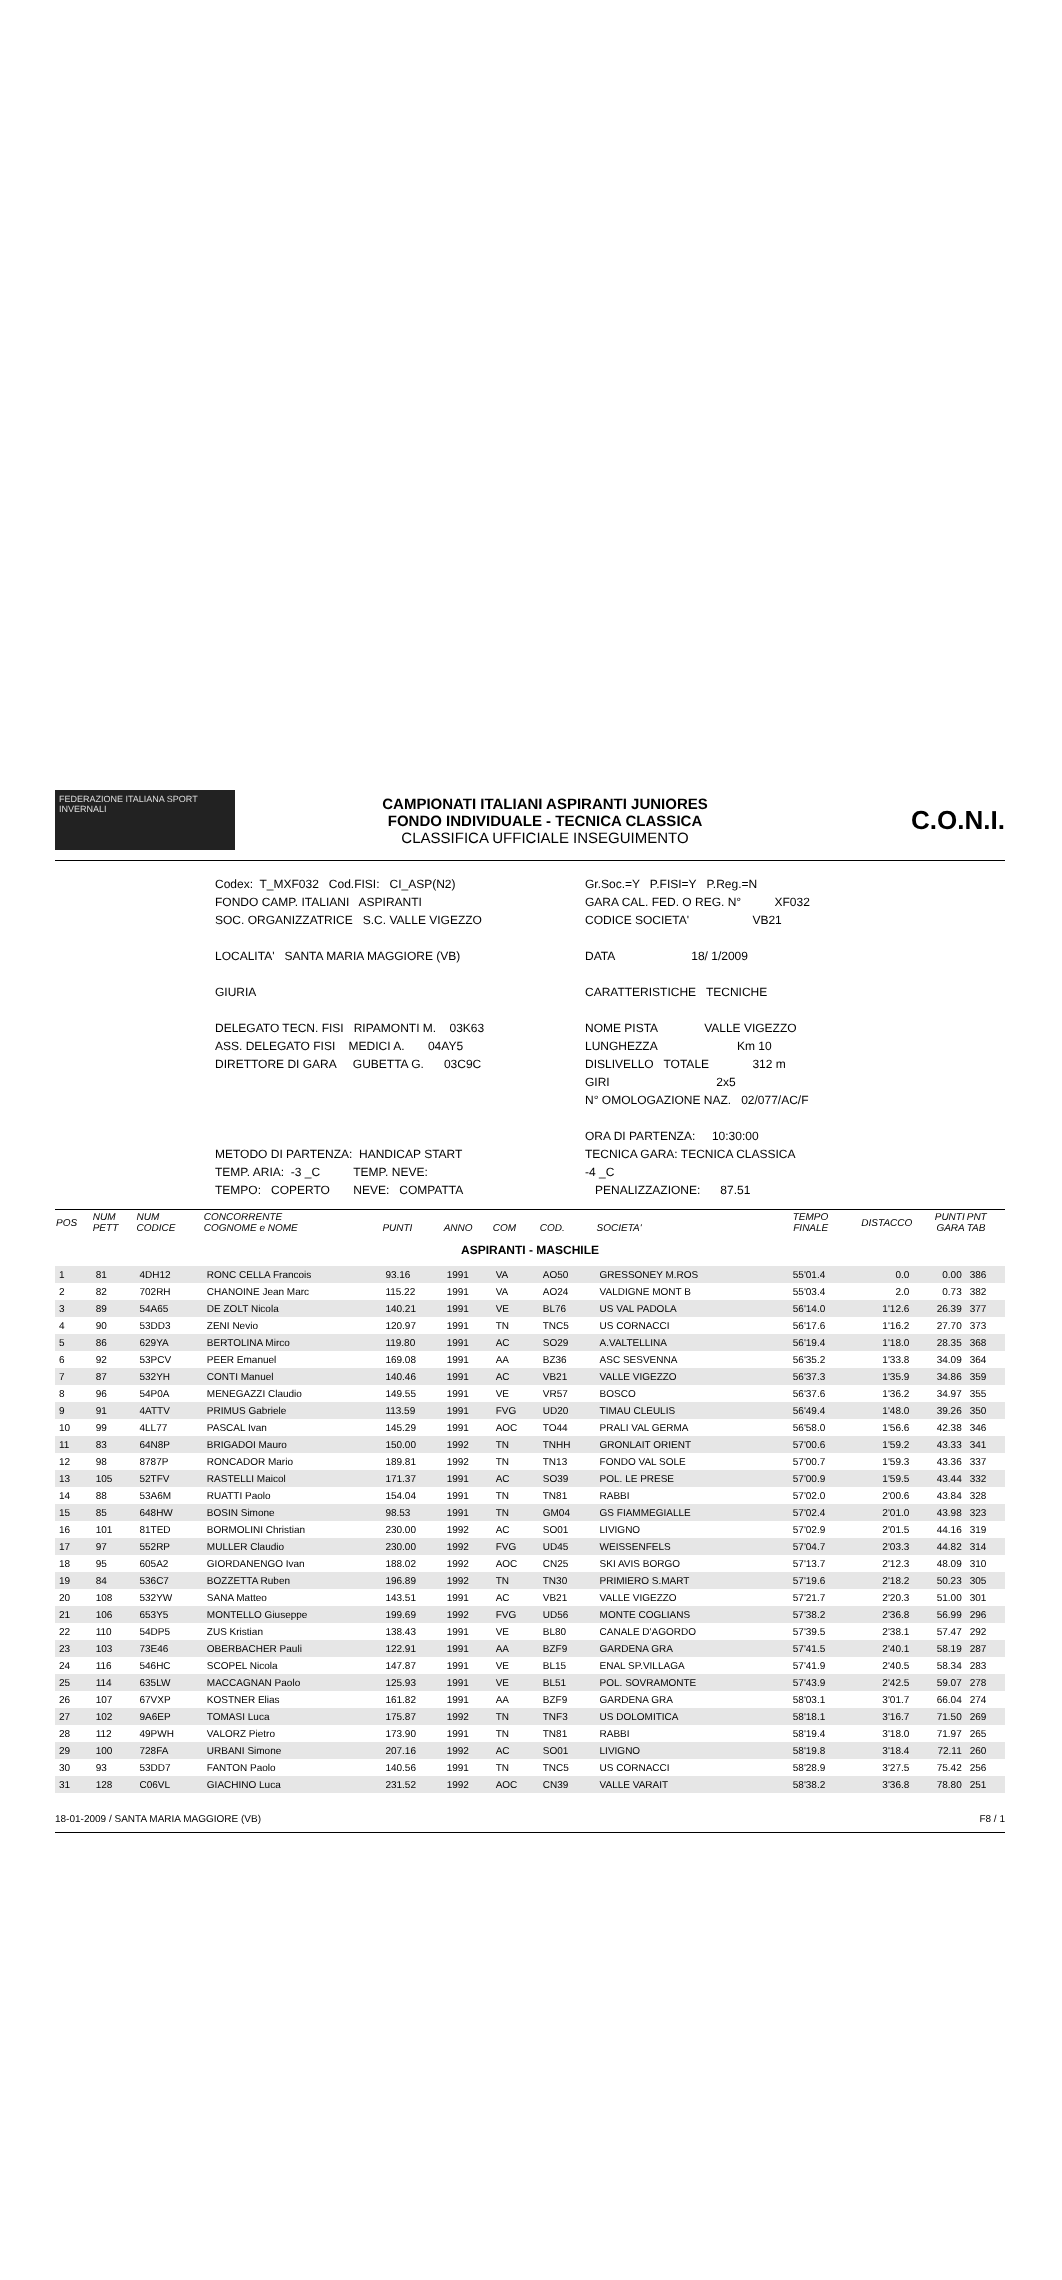FEDERAZIONE ITALIANA SPORT INVERNALI
CAMPIONATI ITALIANI ASPIRANTI JUNIORES
FONDO INDIVIDUALE - TECNICA CLASSICA
CLASSIFICA UFFICIALE INSEGUIMENTO
C.O.N.I.
Codex: T_MXF032 Cod.FISI: CI_ASP(N2)
Gr.Soc.=Y P.FISI=Y P.Reg.=N
FONDO CAMP. ITALIANI ASPIRANTI
GARA CAL. FED. O REG. N° XF032
SOC. ORGANIZZATRICE S.C. VALLE VIGEZZO
CODICE SOCIETA' VB21
LOCALITA' SANTA MARIA MAGGIORE (VB)
DATA 18/ 1/2009
GIURIA
CARATTERISTICHE TECNICHE
DELEGATO TECN. FISI RIPAMONTI M. 03K63
NOME PISTA VALLE VIGEZZO
ASS. DELEGATO FISI MEDICI A. 04AY5
LUNGHEZZA Km 10
DIRETTORE DI GARA GUBETTA G. 03C9C
DISLIVELLO TOTALE 312 m
GIRI 2x5
N° OMOLOGAZIONE NAZ. 02/077/AC/F
ORA DI PARTENZA: 10:30:00
METODO DI PARTENZA: HANDICAP START
TECNICA GARA: TECNICA CLASSICA
TEMP. ARIA: -3 _C TEMP. NEVE:
-4 _C
TEMPO: COPERTO NEVE: COMPATTA
PENALIZZAZIONE: 87.51
| POS | NUM PETT | NUM CODICE | CONCORRENTE COGNOME e NOME | PUNTI | ANNO | COM | COD. | SOCIETA' | TEMPO FINALE | DISTACCO | PUNTI GARA | PNT TAB |
| --- | --- | --- | --- | --- | --- | --- | --- | --- | --- | --- | --- | --- |
| ASPIRANTI - MASCHILE | | | | | | | | | | | | |
| 1 | 81 | 4DH12 | RONC CELLA Francois | 93.16 | 1991 | VA | AO50 | GRESSONEY M.ROS | 55'01.4 | 0.0 | 0.00 | 386 |
| 2 | 82 | 702RH | CHANOINE Jean Marc | 115.22 | 1991 | VA | AO24 | VALDIGNE MONT B | 55'03.4 | 2.0 | 0.73 | 382 |
| 3 | 89 | 54A65 | DE ZOLT Nicola | 140.21 | 1991 | VE | BL76 | US VAL PADOLA | 56'14.0 | 1'12.6 | 26.39 | 377 |
| 4 | 90 | 53DD3 | ZENI Nevio | 120.97 | 1991 | TN | TNC5 | US CORNACCI | 56'17.6 | 1'16.2 | 27.70 | 373 |
| 5 | 86 | 629YA | BERTOLINA Mirco | 119.80 | 1991 | AC | SO29 | A.VALTELLINA | 56'19.4 | 1'18.0 | 28.35 | 368 |
| 6 | 92 | 53PCV | PEER Emanuel | 169.08 | 1991 | AA | BZ36 | ASC SESVENNA | 56'35.2 | 1'33.8 | 34.09 | 364 |
| 7 | 87 | 532YH | CONTI Manuel | 140.46 | 1991 | AC | VB21 | VALLE VIGEZZO | 56'37.3 | 1'35.9 | 34.86 | 359 |
| 8 | 96 | 54P0A | MENEGAZZI Claudio | 149.55 | 1991 | VE | VR57 | BOSCO | 56'37.6 | 1'36.2 | 34.97 | 355 |
| 9 | 91 | 4ATTV | PRIMUS Gabriele | 113.59 | 1991 | FVG | UD20 | TIMAU CLEULIS | 56'49.4 | 1'48.0 | 39.26 | 350 |
| 10 | 99 | 4LL77 | PASCAL Ivan | 145.29 | 1991 | AOC | TO44 | PRALI VAL GERMA | 56'58.0 | 1'56.6 | 42.38 | 346 |
| 11 | 83 | 64N8P | BRIGADOI Mauro | 150.00 | 1992 | TN | TNHH | GRONLAIT ORIENT | 57'00.6 | 1'59.2 | 43.33 | 341 |
| 12 | 98 | 8787P | RONCADOR Mario | 189.81 | 1992 | TN | TN13 | FONDO VAL SOLE | 57'00.7 | 1'59.3 | 43.36 | 337 |
| 13 | 105 | 52TFV | RASTELLI Maicol | 171.37 | 1991 | AC | SO39 | POL. LE PRESE | 57'00.9 | 1'59.5 | 43.44 | 332 |
| 14 | 88 | 53A6M | RUATTI Paolo | 154.04 | 1991 | TN | TN81 | RABBI | 57'02.0 | 2'00.6 | 43.84 | 328 |
| 15 | 85 | 648HW | BOSIN Simone | 98.53 | 1991 | TN | GM04 | GS FIAMMEGIALLE | 57'02.4 | 2'01.0 | 43.98 | 323 |
| 16 | 101 | 81TED | BORMOLINI Christian | 230.00 | 1992 | AC | SO01 | LIVIGNO | 57'02.9 | 2'01.5 | 44.16 | 319 |
| 17 | 97 | 552RP | MULLER Claudio | 230.00 | 1992 | FVG | UD45 | WEISSENFELS | 57'04.7 | 2'03.3 | 44.82 | 314 |
| 18 | 95 | 605A2 | GIORDANENGO Ivan | 188.02 | 1992 | AOC | CN25 | SKI AVIS BORGO | 57'13.7 | 2'12.3 | 48.09 | 310 |
| 19 | 84 | 536C7 | BOZZETTA Ruben | 196.89 | 1992 | TN | TN30 | PRIMIERO S.MART | 57'19.6 | 2'18.2 | 50.23 | 305 |
| 20 | 108 | 532YW | SANA Matteo | 143.51 | 1991 | AC | VB21 | VALLE VIGEZZO | 57'21.7 | 2'20.3 | 51.00 | 301 |
| 21 | 106 | 653Y5 | MONTELLO Giuseppe | 199.69 | 1992 | FVG | UD56 | MONTE COGLIANS | 57'38.2 | 2'36.8 | 56.99 | 296 |
| 22 | 110 | 54DP5 | ZUS Kristian | 138.43 | 1991 | VE | BL80 | CANALE D'AGORDO | 57'39.5 | 2'38.1 | 57.47 | 292 |
| 23 | 103 | 73E46 | OBERBACHER Pauli | 122.91 | 1991 | AA | BZF9 | GARDENA GRA | 57'41.5 | 2'40.1 | 58.19 | 287 |
| 24 | 116 | 546HC | SCOPEL Nicola | 147.87 | 1991 | VE | BL15 | ENAL SP.VILLAGA | 57'41.9 | 2'40.5 | 58.34 | 283 |
| 25 | 114 | 635LW | MACCAGNAN Paolo | 125.93 | 1991 | VE | BL51 | POL. SOVRAMONTE | 57'43.9 | 2'42.5 | 59.07 | 278 |
| 26 | 107 | 67VXP | KOSTNER Elias | 161.82 | 1991 | AA | BZF9 | GARDENA GRA | 58'03.1 | 3'01.7 | 66.04 | 274 |
| 27 | 102 | 9A6EP | TOMASI Luca | 175.87 | 1992 | TN | TNF3 | US DOLOMITICA | 58'18.1 | 3'16.7 | 71.50 | 269 |
| 28 | 112 | 49PWH | VALORZ Pietro | 173.90 | 1991 | TN | TN81 | RABBI | 58'19.4 | 3'18.0 | 71.97 | 265 |
| 29 | 100 | 728FA | URBANI Simone | 207.16 | 1992 | AC | SO01 | LIVIGNO | 58'19.8 | 3'18.4 | 72.11 | 260 |
| 30 | 93 | 53DD7 | FANTON Paolo | 140.56 | 1991 | TN | TNC5 | US CORNACCI | 58'28.9 | 3'27.5 | 75.42 | 256 |
| 31 | 128 | C06VL | GIACHINO Luca | 231.52 | 1992 | AOC | CN39 | VALLE VARAIT | 58'38.2 | 3'36.8 | 78.80 | 251 |
18-01-2009 / SANTA MARIA MAGGIORE (VB) F8 / 1